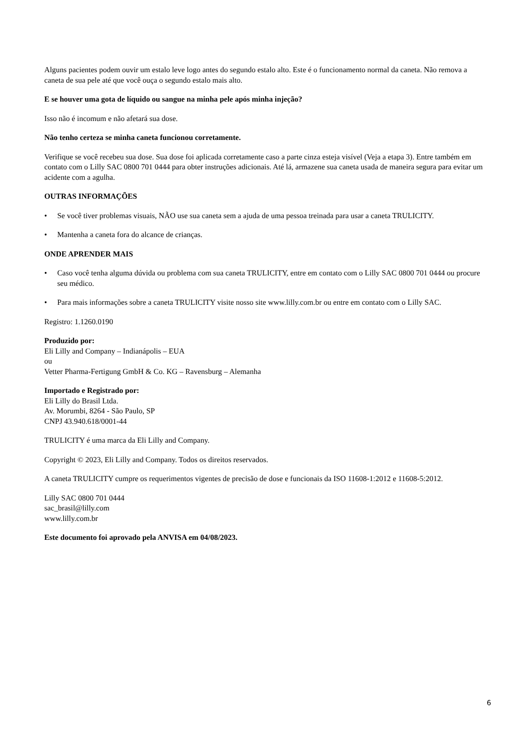Alguns pacientes podem ouvir um estalo leve logo antes do segundo estalo alto. Este é o funcionamento normal da caneta. Não remova a caneta de sua pele até que você ouça o segundo estalo mais alto.
E se houver uma gota de líquido ou sangue na minha pele após minha injeção?
Isso não é incomum e não afetará sua dose.
Não tenho certeza se minha caneta funcionou corretamente.
Verifique se você recebeu sua dose. Sua dose foi aplicada corretamente caso a parte cinza esteja visível (Veja a etapa 3). Entre também em contato com o Lilly SAC 0800 701 0444 para obter instruções adicionais. Até lá, armazene sua caneta usada de maneira segura para evitar um acidente com a agulha.
OUTRAS INFORMAÇÕES
• Se você tiver problemas visuais, NÃO use sua caneta sem a ajuda de uma pessoa treinada para usar a caneta TRULICITY.
• Mantenha a caneta fora do alcance de crianças.
ONDE APRENDER MAIS
• Caso você tenha alguma dúvida ou problema com sua caneta TRULICITY, entre em contato com o Lilly SAC 0800 701 0444 ou procure seu médico.
• Para mais informações sobre a caneta TRULICITY visite nosso site www.lilly.com.br ou entre em contato com o Lilly SAC.
Registro: 1.1260.0190
Produzido por:
Eli Lilly and Company – Indianápolis – EUA
ou
Vetter Pharma-Fertigung GmbH & Co. KG – Ravensburg – Alemanha
Importado e Registrado por:
Eli Lilly do Brasil Ltda.
Av. Morumbi, 8264 - São Paulo, SP
CNPJ 43.940.618/0001-44
TRULICITY é uma marca da Eli Lilly and Company.
Copyright © 2023, Eli Lilly and Company. Todos os direitos reservados.
A caneta TRULICITY cumpre os requerimentos vigentes de precisão de dose e funcionais da ISO 11608-1:2012 e 11608-5:2012.
Lilly SAC 0800 701 0444
sac_brasil@lilly.com
www.lilly.com.br
Este documento foi aprovado pela ANVISA em 04/08/2023.
6